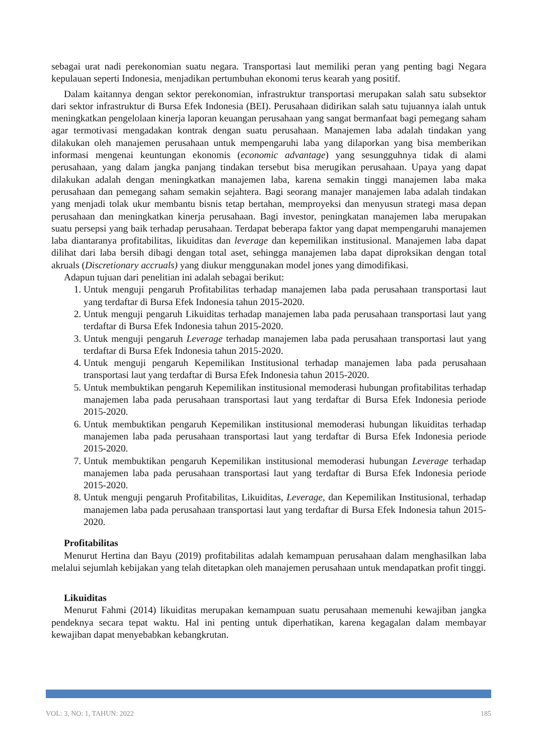sebagai urat nadi perekonomian suatu negara. Transportasi laut memiliki peran yang penting bagi Negara kepulauan seperti Indonesia, menjadikan pertumbuhan ekonomi terus kearah yang positif.
Dalam kaitannya dengan sektor perekonomian, infrastruktur transportasi merupakan salah satu subsektor dari sektor infrastruktur di Bursa Efek Indonesia (BEI). Perusahaan didirikan salah satu tujuannya ialah untuk meningkatkan pengelolaan kinerja laporan keuangan perusahaan yang sangat bermanfaat bagi pemegang saham agar termotivasi mengadakan kontrak dengan suatu perusahaan. Manajemen laba adalah tindakan yang dilakukan oleh manajemen perusahaan untuk mempengaruhi laba yang dilaporkan yang bisa memberikan informasi mengenai keuntungan ekonomis (economic advantage) yang sesungguhnya tidak di alami perusahaan, yang dalam jangka panjang tindakan tersebut bisa merugikan perusahaan. Upaya yang dapat dilakukan adalah dengan meningkatkan manajemen laba, karena semakin tinggi manajemen laba maka perusahaan dan pemegang saham semakin sejahtera. Bagi seorang manajer manajemen laba adalah tindakan yang menjadi tolak ukur membantu bisnis tetap bertahan, memproyeksi dan menyusun strategi masa depan perusahaan dan meningkatkan kinerja perusahaan. Bagi investor, peningkatan manajemen laba merupakan suatu persepsi yang baik terhadap perusahaan. Terdapat beberapa faktor yang dapat mempengaruhi manajemen laba diantaranya profitabilitas, likuiditas dan leverage dan kepemilikan institusional. Manajemen laba dapat dilihat dari laba bersih dibagi dengan total aset, sehingga manajemen laba dapat diproksikan dengan total akruals (Discretionary accruals) yang diukur menggunakan model jones yang dimodifikasi.
Adapun tujuan dari penelitian ini adalah sebagai berikut:
1. Untuk menguji pengaruh Profitabilitas terhadap manajemen laba pada perusahaan transportasi laut yang terdaftar di Bursa Efek Indonesia tahun 2015-2020.
2. Untuk menguji pengaruh Likuiditas terhadap manajemen laba pada perusahaan transportasi laut yang terdaftar di Bursa Efek Indonesia tahun 2015-2020.
3. Untuk menguji pengaruh Leverage terhadap manajemen laba pada perusahaan transportasi laut yang terdaftar di Bursa Efek Indonesia tahun 2015-2020.
4. Untuk menguji pengaruh Kepemilikan Institusional terhadap manajemen laba pada perusahaan transportasi laut yang terdaftar di Bursa Efek Indonesia tahun 2015-2020.
5. Untuk membuktikan pengaruh Kepemilikan institusional memoderasi hubungan profitabilitas terhadap manajemen laba pada perusahaan transportasi laut yang terdaftar di Bursa Efek Indonesia periode 2015-2020.
6. Untuk membuktikan pengaruh Kepemilikan institusional memoderasi hubungan likuiditas terhadap manajemen laba pada perusahaan transportasi laut yang terdaftar di Bursa Efek Indonesia periode 2015-2020.
7. Untuk membuktikan pengaruh Kepemilikan institusional memoderasi hubungan Leverage terhadap manajemen laba pada perusahaan transportasi laut yang terdaftar di Bursa Efek Indonesia periode 2015-2020.
8. Untuk menguji pengaruh Profitabilitas, Likuiditas, Leverage, dan Kepemilikan Institusional, terhadap manajemen laba pada perusahaan transportasi laut yang terdaftar di Bursa Efek Indonesia tahun 2015-2020.
Profitabilitas
Menurut Hertina dan Bayu (2019) profitabilitas adalah kemampuan perusahaan dalam menghasilkan laba melalui sejumlah kebijakan yang telah ditetapkan oleh manajemen perusahaan untuk mendapatkan profit tinggi.
Likuiditas
Menurut Fahmi (2014) likuiditas merupakan kemampuan suatu perusahaan memenuhi kewajiban jangka pendeknya secara tepat waktu. Hal ini penting untuk diperhatikan, karena kegagalan dalam membayar kewajiban dapat menyebabkan kebangkrutan.
VOL: 3, NO: 1, TAHUN: 2022 185